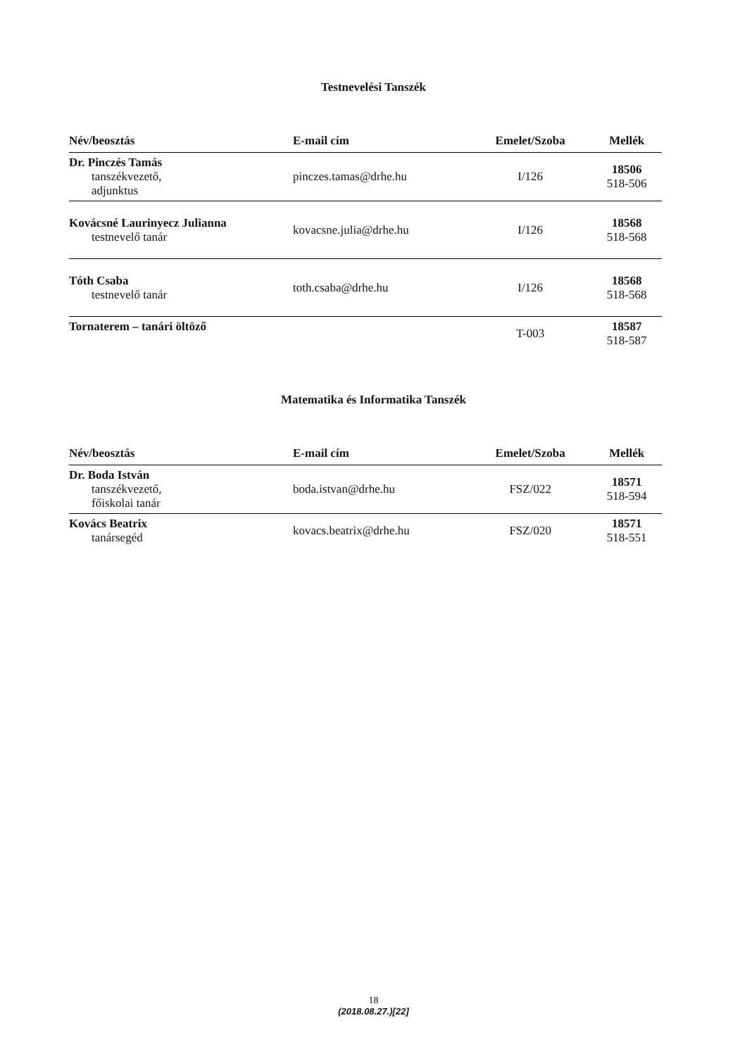Testnevelési Tanszék
| Név/beosztás | E-mail cím | Emelet/Szoba | Mellék |
| --- | --- | --- | --- |
| Dr. Pinczés Tamás tanszékvezető, adjunktus | pinczes.tamas@drhe.hu | I/126 | 18506 518-506 |
| Kovácsné Laurinyecz Julianna testnevelő tanár | kovacsne.julia@drhe.hu | I/126 | 18568 518-568 |
| Tóth Csaba testnevelő tanár | toth.csaba@drhe.hu | I/126 | 18568 518-568 |
| Tornaterem – tanári öltöző | | T-003 | 18587 518-587 |
Matematika és Informatika Tanszék
| Név/beosztás | E-mail cím | Emelet/Szoba | Mellék |
| --- | --- | --- | --- |
| Dr. Boda István tanszékvezető, főiskolai tanár | boda.istvan@drhe.hu | FSZ/022 | 18571 518-594 |
| Kovács Beatrix tanársegéd | kovacs.beatrix@drhe.hu | FSZ/020 | 18571 518-551 |
18
(2018.08.27.)[22]